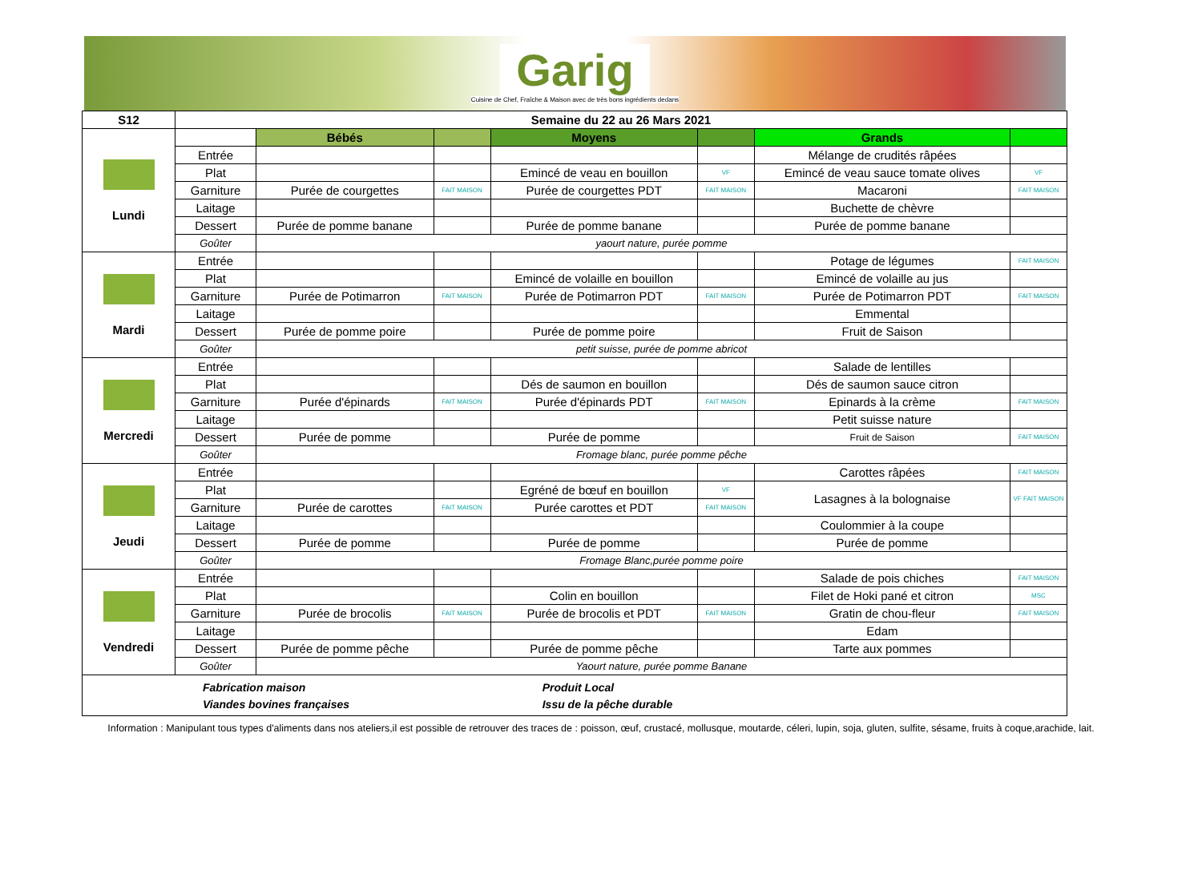Garig
Cuisine de Chef, Fraîche & Maison avec de très bons ingrédients dedans
| S12 | Semaine du 22 au 26 Mars 2021 | | | | | | |
| --- | --- | --- | --- | --- | --- | --- | --- |
| Lundi | | Bébés | | Moyens | | Grands | |
| | Entrée | | | | | Mélange de crudités râpées | |
| | Plat | | | Emincé de veau en bouillon | VF | Emincé de veau sauce tomate olives | VF |
| | Garniture | Purée de courgettes | FAIT MAISON | Purée de courgettes PDT | FAIT MAISON | Macaroni | FAIT MAISON |
| | Laitage | | | | | Buchette de chèvre | |
| | Dessert | Purée de pomme banane | | Purée de pomme banane | | Purée de pomme banane | |
| | Goûter | yaourt nature, purée pomme | | | | | |
| Mardi | Entrée | | | | | Potage de légumes | FAIT MAISON |
| | Plat | | | Emincé de volaille en bouillon | | Emincé de volaille au jus | |
| | Garniture | Purée de Potimarron | FAIT MAISON | Purée de Potimarron PDT | FAIT MAISON | Purée de Potimarron PDT | FAIT MAISON |
| | Laitage | | | | | Emmental | |
| | Dessert | Purée de pomme poire | | Purée de pomme poire | | Fruit de Saison | |
| | Goûter | petit suisse, purée de pomme abricot | | | | | |
| Mercredi | Entrée | | | | | Salade de lentilles | |
| | Plat | | | Dés de saumon en bouillon | | Dés de saumon sauce citron | |
| | Garniture | Purée d'épinards | FAIT MAISON | Purée d'épinards PDT | FAIT MAISON | Epinards à la crème | FAIT MAISON |
| | Laitage | | | | | Petit suisse nature | |
| | Dessert | Purée de pomme | | Purée de pomme | | Fruit de Saison | FAIT MAISON |
| | Goûter | Fromage blanc, purée pomme pêche | | | | | |
| Jeudi | Entrée | | | | | Carottes râpées | FAIT MAISON |
| | Plat | | | Egréné de bœuf en bouillon | VF | Lasagnes à la bolognaise | VF FAIT MAISON |
| | Garniture | Purée de carottes | FAIT MAISON | Purée carottes et PDT | FAIT MAISON | | |
| | Laitage | | | | | Coulommier à la coupe | |
| | Dessert | Purée de pomme | | Purée de pomme | | Purée de pomme | |
| | Goûter | Fromage Blanc,purée pomme poire | | | | | |
| Vendredi | Entrée | | | | | Salade de pois chiches | FAIT MAISON |
| | Plat | | | Colin en bouillon | | Filet de Hoki pané et citron | MSC |
| | Garniture | Purée de brocolis | FAIT MAISON | Purée de brocolis et PDT | FAIT MAISON | Gratin de chou-fleur | FAIT MAISON |
| | Laitage | | | | | Edam | |
| | Dessert | Purée de pomme pêche | | Purée de pomme pêche | | Tarte aux pommes | |
| | Goûter | Yaourt nature, purée pomme Banane | | | | | |
| / Fabrication maison / Produit Local / / Viandes bovines françaises / Issu de la pêche durable / | | | | | | | |
Information : Manipulant tous types d'aliments dans nos ateliers,il est possible de retrouver des traces de : poisson, œuf, crustacé, mollusque, moutarde, céleri, lupin, soja, gluten, sulfite, sésame, fruits à coque,arachide, lait.